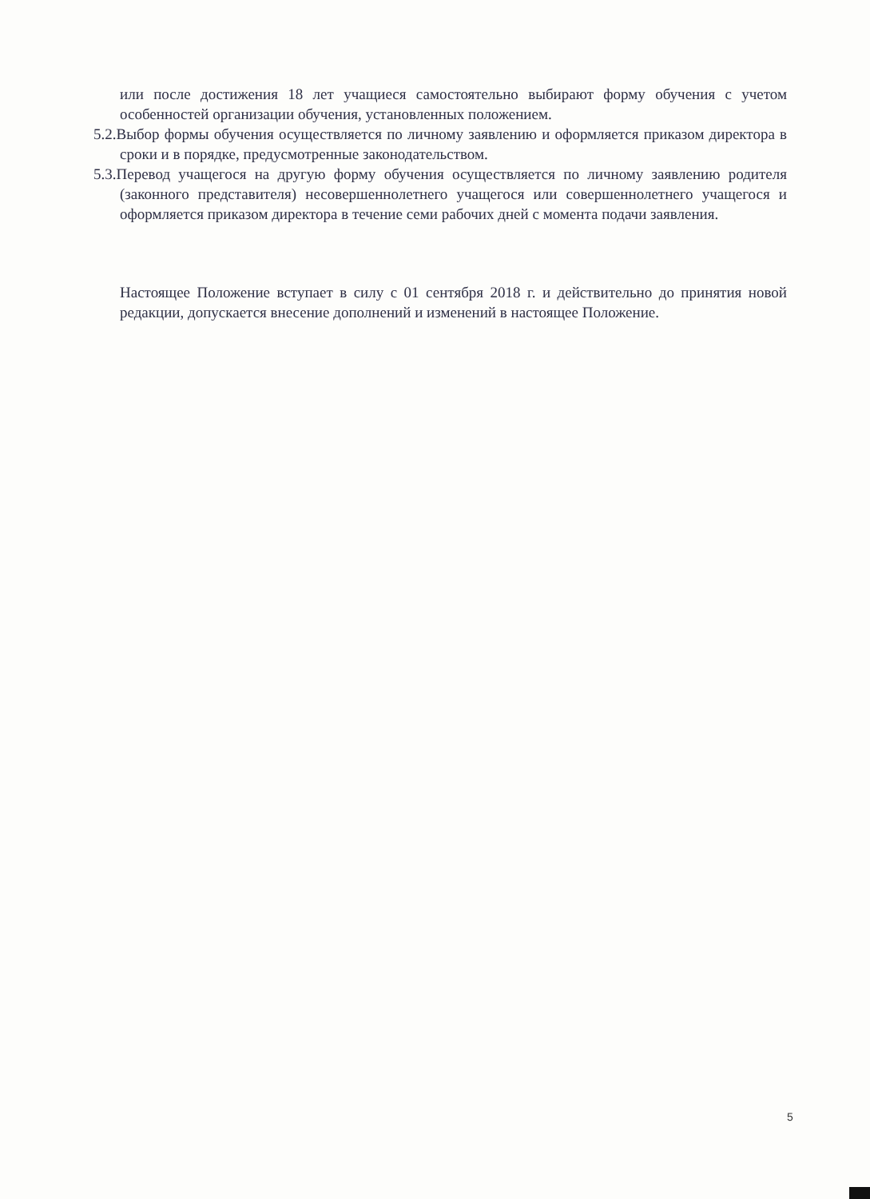или после достижения 18 лет учащиеся самостоятельно выбирают форму обучения с учетом особенностей организации обучения, установленных положением.
5.2.Выбор формы обучения осуществляется по личному заявлению и оформляется приказом директора в сроки и в порядке, предусмотренные законодательством.
5.3.Перевод учащегося на другую форму обучения осуществляется по личному заявлению родителя (законного представителя) несовершеннолетнего учащегося или совершеннолетнего учащегося и оформляется приказом директора в течение семи рабочих дней с момента подачи заявления.
Настоящее Положение вступает в силу с 01 сентября 2018 г. и действительно до принятия новой редакции, допускается внесение дополнений и изменений в настоящее Положение.
5